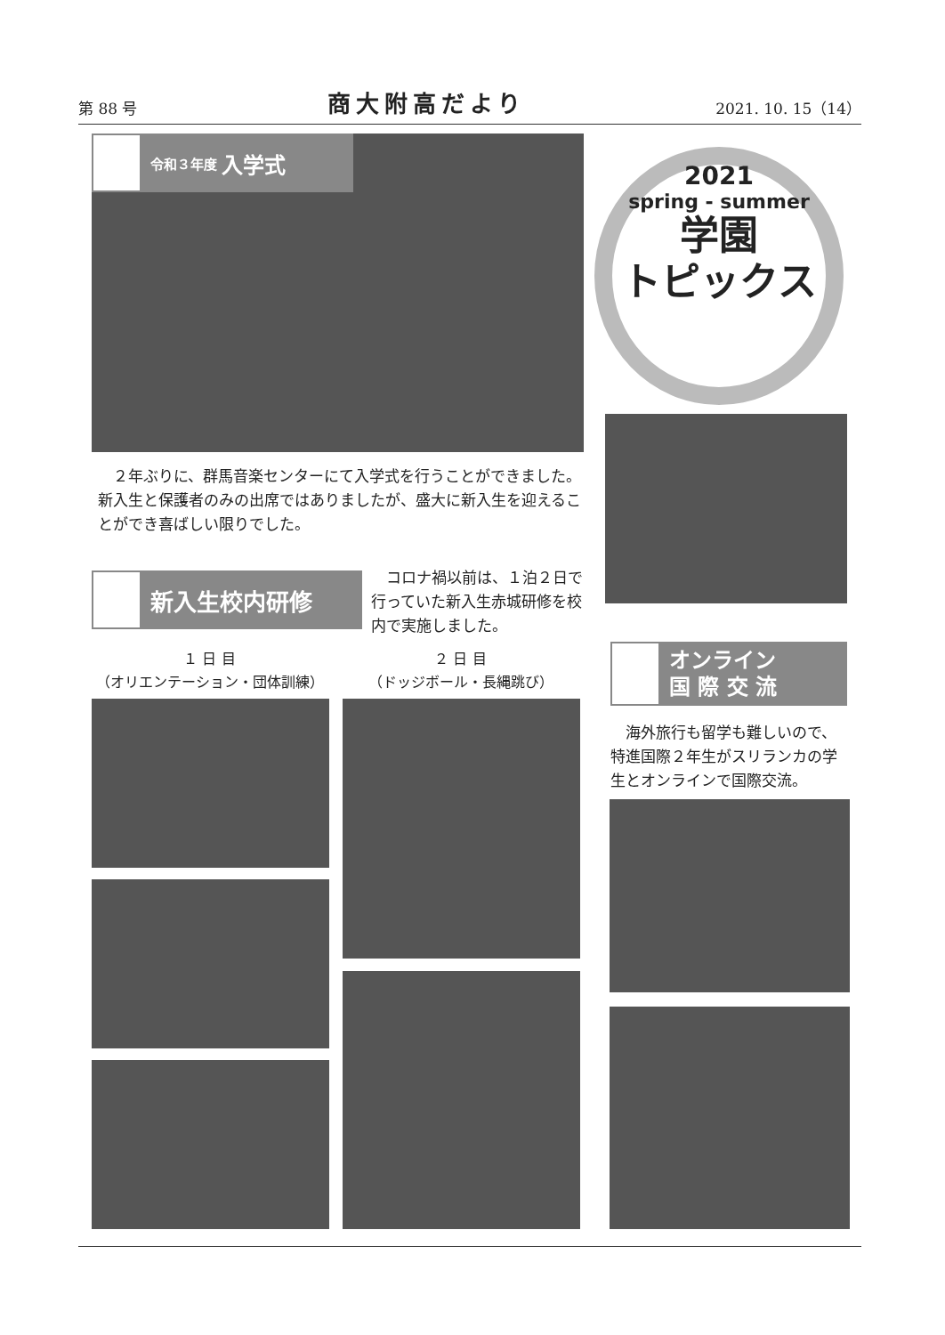第 88 号 商大附高だより 2021. 10. 15（14）
令和３年度 入学式
2021
spring - summer
学園
トピックス
　２年ぶりに、群馬音楽センターにて入学式を行うことができました。新入生と保護者のみの出席ではありましたが、盛大に新入生を迎えることができ喜ばしい限りでした。
新入生校内研修
　コロナ禍以前は、１泊２日で行っていた新入生赤城研修を校内で実施しました。
１ 日 目
（オリエンテーション・団体訓練）
２ 日 目
（ドッジボール・長縄跳び）
オンライン
国 際 交 流
　海外旅行も留学も難しいので、特進国際２年生がスリランカの学生とオンラインで国際交流。